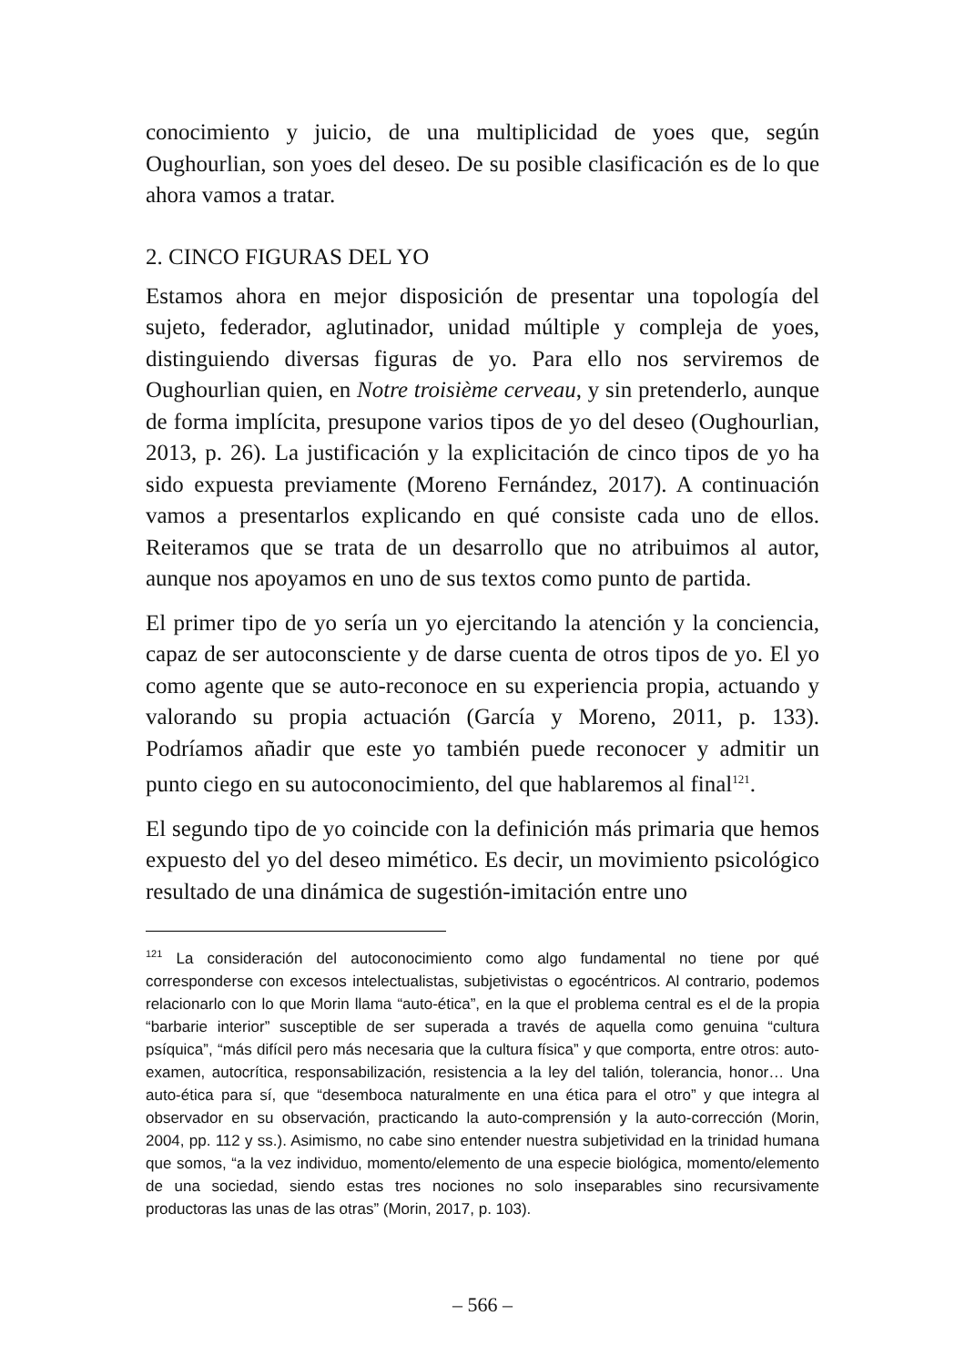conocimiento y juicio, de una multiplicidad de yoes que, según Oughourlian, son yoes del deseo. De su posible clasificación es de lo que ahora vamos a tratar.
2. CINCO FIGURAS DEL YO
Estamos ahora en mejor disposición de presentar una topología del sujeto, federador, aglutinador, unidad múltiple y compleja de yoes, distinguiendo diversas figuras de yo. Para ello nos serviremos de Oughourlian quien, en Notre troisième cerveau, y sin pretenderlo, aunque de forma implícita, presupone varios tipos de yo del deseo (Oughourlian, 2013, p. 26). La justificación y la explicitación de cinco tipos de yo ha sido expuesta previamente (Moreno Fernández, 2017). A continuación vamos a presentarlos explicando en qué consiste cada uno de ellos. Reiteramos que se trata de un desarrollo que no atribuimos al autor, aunque nos apoyamos en uno de sus textos como punto de partida.
El primer tipo de yo sería un yo ejercitando la atención y la conciencia, capaz de ser autoconsciente y de darse cuenta de otros tipos de yo. El yo como agente que se auto-reconoce en su experiencia propia, actuando y valorando su propia actuación (García y Moreno, 2011, p. 133). Podríamos añadir que este yo también puede reconocer y admitir un punto ciego en su autoconocimiento, del que hablaremos al final<sup>121</sup>.
El segundo tipo de yo coincide con la definición más primaria que hemos expuesto del yo del deseo mimético. Es decir, un movimiento psicológico resultado de una dinámica de sugestión-imitación entre uno
<sup>121</sup> La consideración del autoconocimiento como algo fundamental no tiene por qué corresponderse con excesos intelectualistas, subjetivistas o egocéntricos. Al contrario, podemos relacionarlo con lo que Morin llama “auto-ética”, en la que el problema central es el de la propia “barbarie interior” susceptible de ser superada a través de aquella como genuina “cultura psíquica”, “más difícil pero más necesaria que la cultura física” y que comporta, entre otros: auto-examen, autocrítica, responsabilización, resistencia a la ley del talión, tolerancia, honor… Una auto-ética para sí, que “desemboca naturalmente en una ética para el otro” y que integra al observador en su observación, practicando la auto-comprensión y la auto-corrección (Morin, 2004, pp. 112 y ss.). Asimismo, no cabe sino entender nuestra subjetividad en la trinidad humana que somos, “a la vez individuo, momento/elemento de una especie biológica, momento/elemento de una sociedad, siendo estas tres nociones no solo inseparables sino recursivamente productoras las unas de las otras” (Morin, 2017, p. 103).
– 566 –